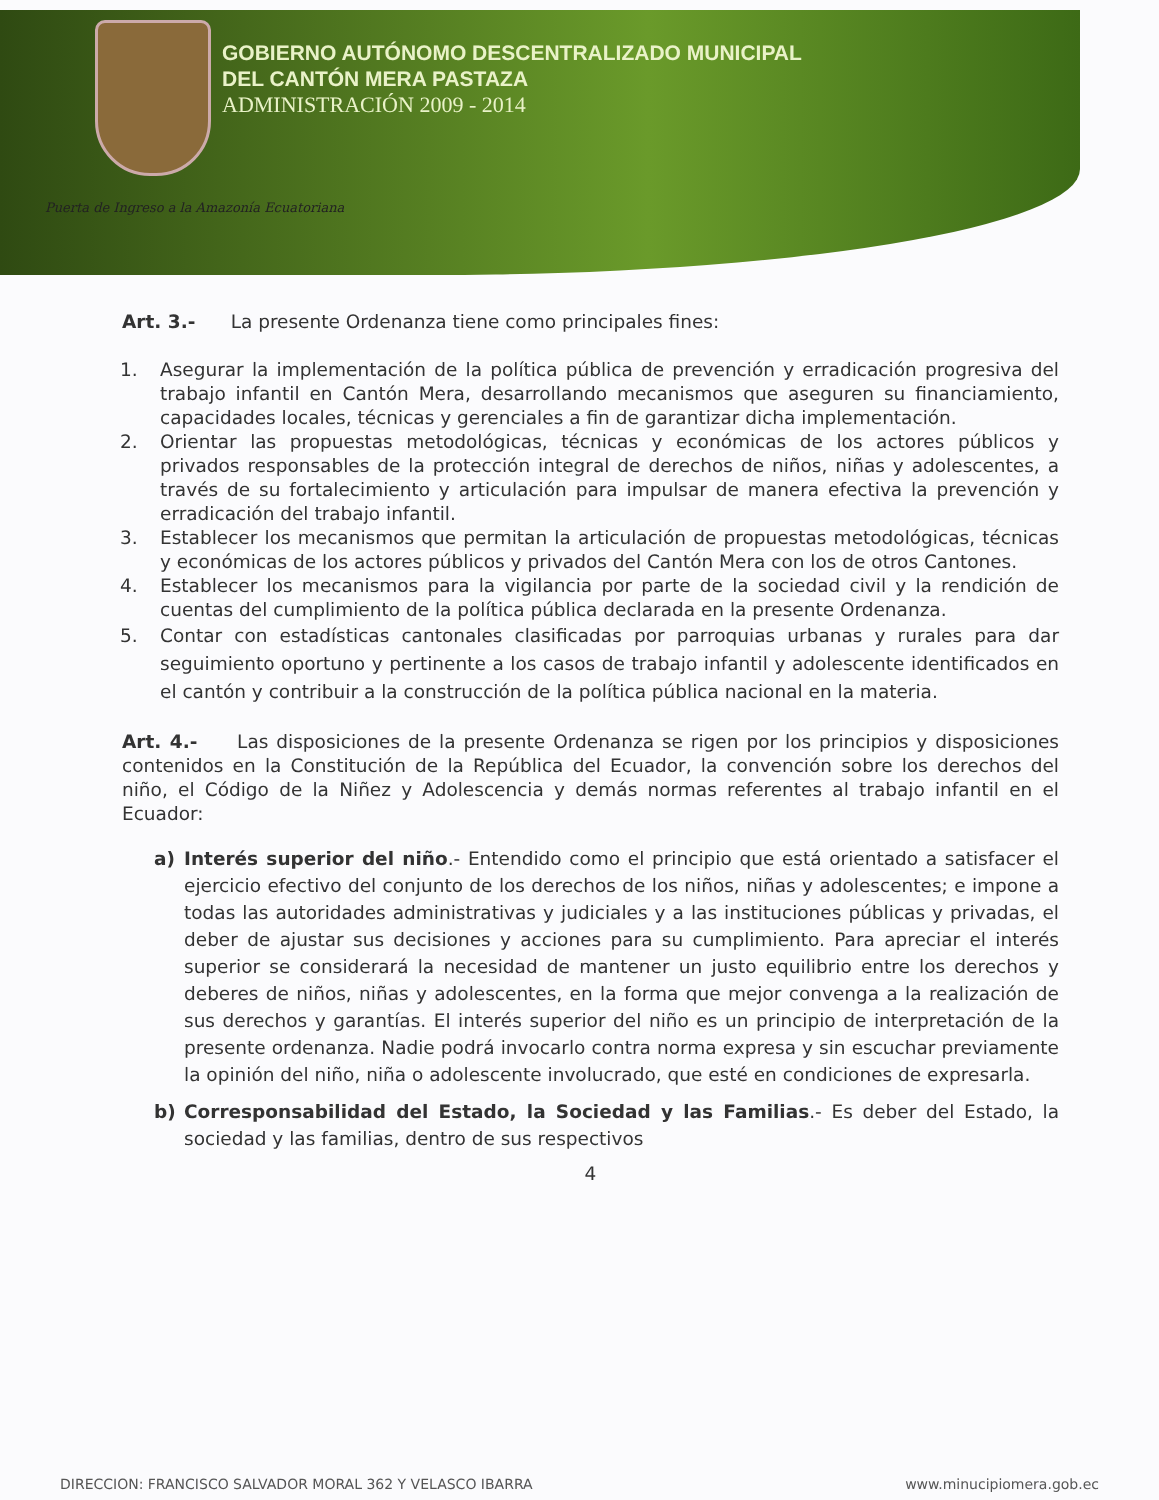GOBIERNO AUTÓNOMO DESCENTRALIZADO MUNICIPAL
DEL CANTÓN MERA PASTAZA
ADMINISTRACIÓN 2009 - 2014
Puerta de Ingreso a la Amazonía Ecuatoriana
Art. 3.- La presente Ordenanza tiene como principales fines:
1. Asegurar la implementación de la política pública de prevención y erradicación progresiva del trabajo infantil en Cantón Mera, desarrollando mecanismos que aseguren su financiamiento, capacidades locales, técnicas y gerenciales a fin de garantizar dicha implementación.
2. Orientar las propuestas metodológicas, técnicas y económicas de los actores públicos y privados responsables de la protección integral de derechos de niños, niñas y adolescentes, a través de su fortalecimiento y articulación para impulsar de manera efectiva la prevención y erradicación del trabajo infantil.
3. Establecer los mecanismos que permitan la articulación de propuestas metodológicas, técnicas y económicas de los actores públicos y privados del Cantón Mera con los de otros Cantones.
4. Establecer los mecanismos para la vigilancia por parte de la sociedad civil y la rendición de cuentas del cumplimiento de la política pública declarada en la presente Ordenanza.
5. Contar con estadísticas cantonales clasificadas por parroquias urbanas y rurales para dar seguimiento oportuno y pertinente a los casos de trabajo infantil y adolescente identificados en el cantón y contribuir a la construcción de la política pública nacional en la materia.
Art. 4.- Las disposiciones de la presente Ordenanza se rigen por los principios y disposiciones contenidos en la Constitución de la República del Ecuador, la convención sobre los derechos del niño, el Código de la Niñez y Adolescencia y demás normas referentes al trabajo infantil en el Ecuador:
a) Interés superior del niño.- Entendido como el principio que está orientado a satisfacer el ejercicio efectivo del conjunto de los derechos de los niños, niñas y adolescentes; e impone a todas las autoridades administrativas y judiciales y a las instituciones públicas y privadas, el deber de ajustar sus decisiones y acciones para su cumplimiento. Para apreciar el interés superior se considerará la necesidad de mantener un justo equilibrio entre los derechos y deberes de niños, niñas y adolescentes, en la forma que mejor convenga a la realización de sus derechos y garantías. El interés superior del niño es un principio de interpretación de la presente ordenanza. Nadie podrá invocarlo contra norma expresa y sin escuchar previamente la opinión del niño, niña o adolescente involucrado, que esté en condiciones de expresarla.
b) Corresponsabilidad del Estado, la Sociedad y las Familias.- Es deber del Estado, la sociedad y las familias, dentro de sus respectivos
4
DIRECCION: FRANCISCO SALVADOR MORAL 362 Y VELASCO IBARRA www.minucipiomera.gob.ec